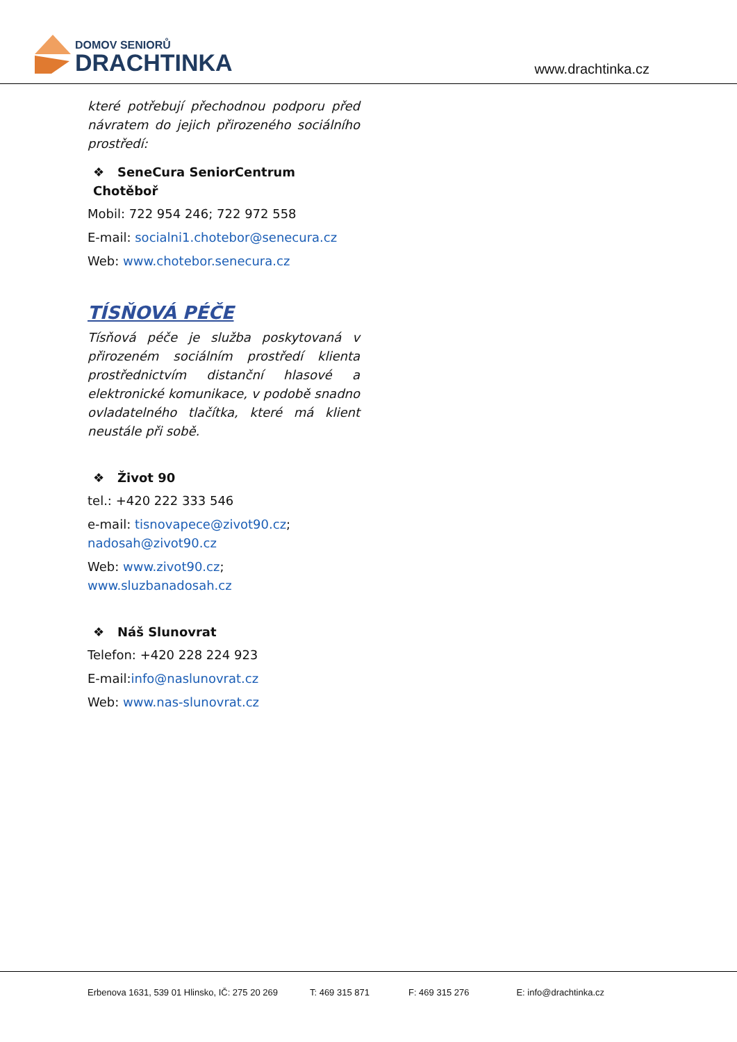DOMOV SENIORŮ
DRACHTINKA
www.drachtinka.cz
které potřebují přechodnou podporu před návratem do jejich přirozeného sociálního prostředí:
❖ SeneCura SeniorCentrum Chotěboř
Mobil: 722 954 246; 722 972 558
E-mail: socialni1.chotebor@senecura.cz
Web: www.chotebor.senecura.cz
TÍSŇOVÁ PÉČE
Tísňová péče je služba poskytovaná v přirozeném sociálním prostředí klienta prostřednictvím distanční hlasové a elektronické komunikace, v podobě snadno ovladatelného tlačítka, které má klient neustále při sobě.
❖ Život 90
tel.: +420 222 333 546
e-mail: tisnovapece@zivot90.cz; nadosah@zivot90.cz
Web: www.zivot90.cz; www.sluzbanadosah.cz
❖ Náš Slunovrat
Telefon: +420 228 224 923
E-mail:info@naslunovrat.cz
Web: www.nas-slunovrat.cz
Erbenova 1631, 539 01 Hlinsko, IČ: 275 20 269 T: 469 315 871 F: 469 315 276 E: info@drachtinka.cz